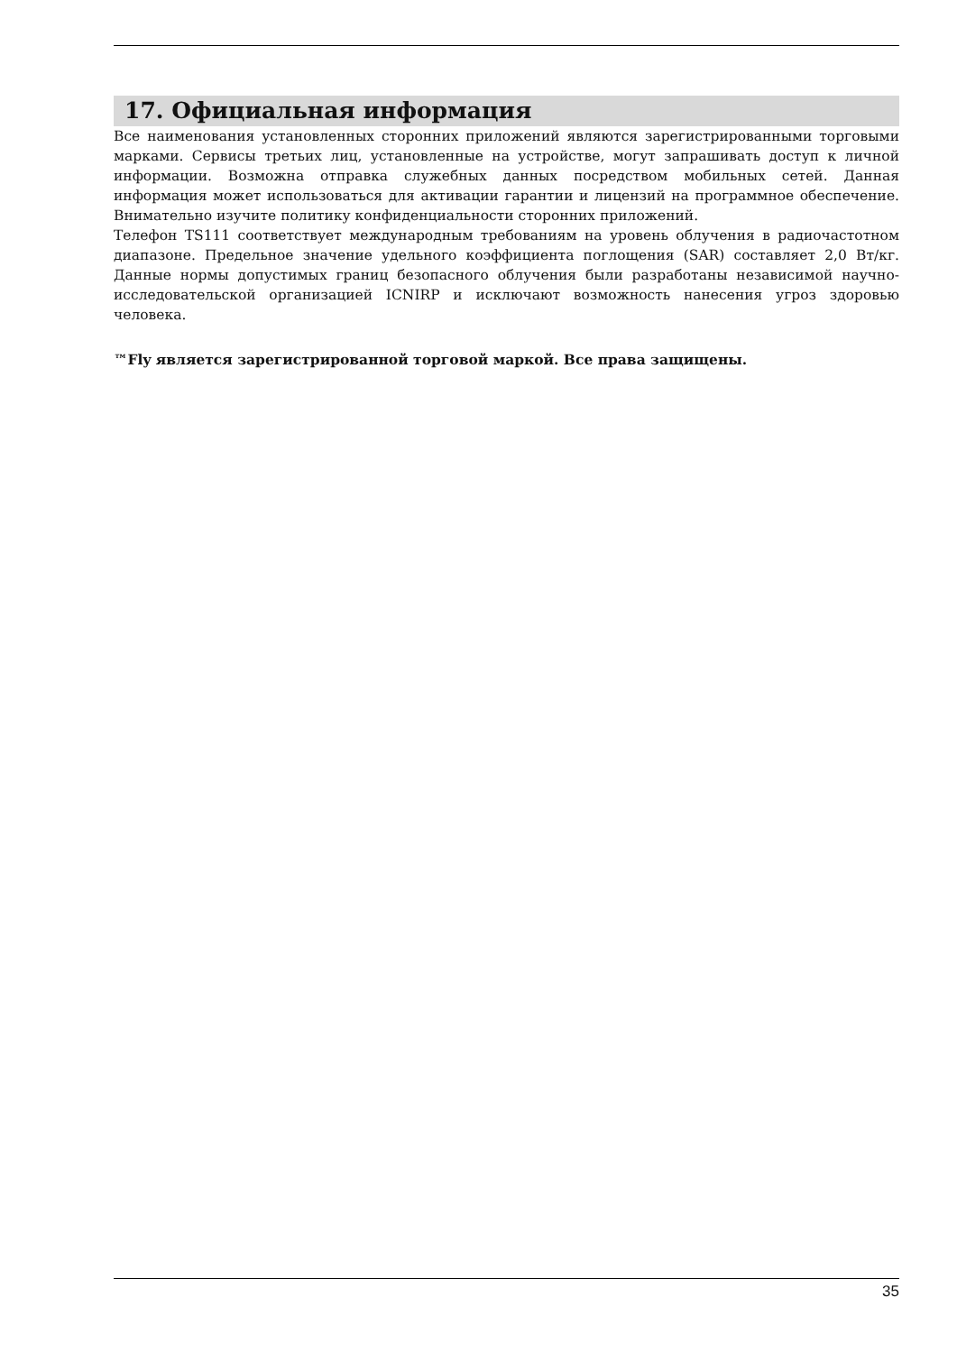17. Официальная информация
Все наименования установленных сторонних приложений являются зарегистрированными торговыми марками. Сервисы третьих лиц, установленные на устройстве, могут запрашивать доступ к личной информации. Возможна отправка служебных данных посредством мобильных сетей. Данная информация может использоваться для активации гарантии и лицензий на программное обеспечение. Внимательно изучите политику конфиденциальности сторонних приложений.
Телефон TS111 соответствует международным требованиям на уровень облучения в радиочастотном диапазоне. Предельное значение удельного коэффициента поглощения (SAR) составляет 2,0 Вт/кг. Данные нормы допустимых границ безопасного облучения были разработаны независимой научно-исследовательской организацией ICNIRP и исключают возможность нанесения угроз здоровью человека.
™Fly является зарегистрированной торговой маркой. Все права защищены.
35